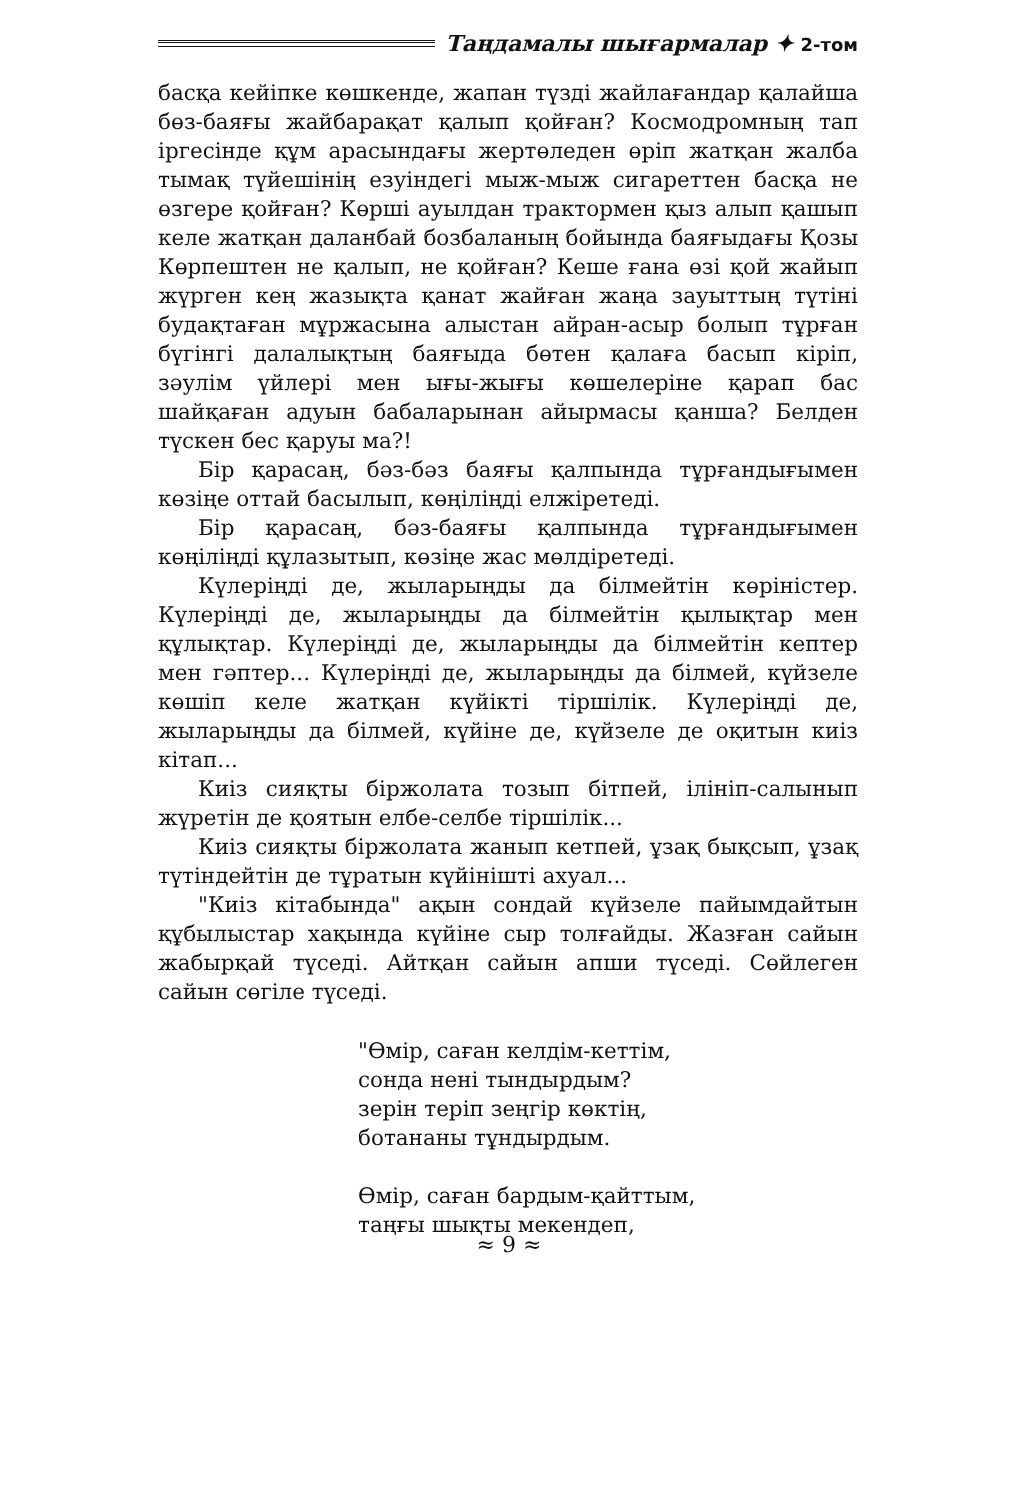Таңдамалы шығармалар ✦ 2-том
басқа кейіпке көшкенде, жапан түзді жайлағандар қалайша бөз-баяғы жайбарақат қалып қойған? Космодромның тап іргесінде құм арасындағы жертөледен өріп жатқан жалба тымақ түйешінің езуіндегі мыж-мыж сигареттен басқа не өзгере қойған? Көрші ауылдан трактормен қыз алып қашып келе жатқан даланбай бозбаланың бойында баяғыдағы Қозы Көрпештен не қалып, не қойған? Кеше ғана өзі қой жайып жүрген кең жазықта қанат жайған жаңа зауыттың түтіні будақтаған мұржасына алыстан айран-асыр болып тұрған бүгінгі далалықтың баяғыда бөтен қалаға басып кіріп, зәулім үйлері мен ығы-жығы көшелеріне қарап бас шайқаған адуын бабаларынан айырмасы қанша? Белден түскен бес қаруы ма?!
Бір қарасаң, бәз-бәз баяғы қалпында тұрғандығымен көзіңе оттай басылып, көңіліңді елжіретеді.
Бір қарасаң, бәз-баяғы қалпында тұрғандығымен көңіліңді құлазытып, көзіңе жас мөлдіретеді.
Күлеріңді де, жыларыңды да білмейтін көріністер. Күлеріңді де, жыларыңды да білмейтін қылықтар мен құлықтар. Күлеріңді де, жыларыңды да білмейтін кептер мен гәптер... Күлеріңді де, жыларыңды да білмей, күйзеле көшіп келе жатқан күйікті тіршілік. Күлеріңді де, жыларыңды да білмей, күйіне де, күйзеле де оқитын киіз кітап...
Киіз сияқты біржолата тозып бітпей, ілініп-салынып жүретін де қоятын елбе-селбе тіршілік...
Киіз сияқты біржолата жанып кетпей, ұзақ бықсып, ұзақ түтіндейтін де тұратын күйінішті ахуал...
"Киіз кітабында" ақын сондай күйзеле пайымдайтын құбылыстар хақында күйіне сыр толғайды. Жазған сайын жабырқай түседі. Айтқан сайын апши түседі. Сөйлеген сайын сөгіле түседі.
"Өмір, саған келдім-кеттім,
сонда нені тындырдым?
зерін теріп зеңгір көктің,
ботананы тұндырдым.
Өмір, саған бардым-қайттым,
таңғы шықты мекендеп,
≈ 9 ≈